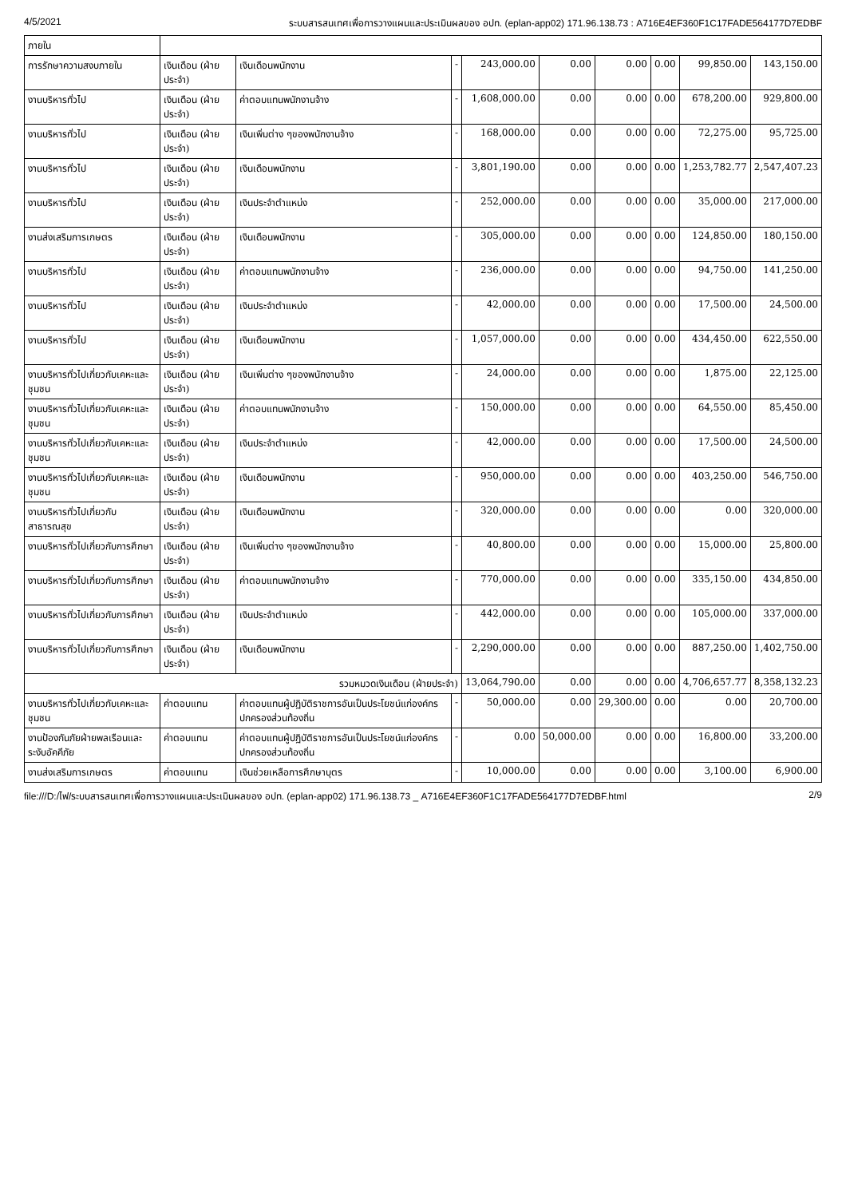4/5/2021 ระบบสารสนเทศเพื่อการวางแผนและประเมินผลของ อปท. (eplan-app02) 171.96.138.73 : A716E4EF360F1C17FADE564177D7EDBF
| ภายใน | | | | | | | | | |
| การรักษาความสงบภายใน | เงินเดือน (ฝ่ายประจำ) | เงินเดือนพนักงาน | - | 243,000.00 | 0.00 | 0.00 | 0.00 | 99,850.00 | 143,150.00 |
| งานบริหารทั่วไป | เงินเดือน (ฝ่ายประจำ) | ค่าตอบแทนพนักงานจ้าง | - | 1,608,000.00 | 0.00 | 0.00 | 0.00 | 678,200.00 | 929,800.00 |
| งานบริหารทั่วไป | เงินเดือน (ฝ่ายประจำ) | เงินเพิ่มต่าง ๆของพนักงานจ้าง | - | 168,000.00 | 0.00 | 0.00 | 0.00 | 72,275.00 | 95,725.00 |
| งานบริหารทั่วไป | เงินเดือน (ฝ่ายประจำ) | เงินเดือนพนักงาน | - | 3,801,190.00 | 0.00 | 0.00 | 0.00 | 1,253,782.77 | 2,547,407.23 |
| งานบริหารทั่วไป | เงินเดือน (ฝ่ายประจำ) | เงินประจำตำแหน่ง | - | 252,000.00 | 0.00 | 0.00 | 0.00 | 35,000.00 | 217,000.00 |
| งานส่งเสริมการเกษตร | เงินเดือน (ฝ่ายประจำ) | เงินเดือนพนักงาน | - | 305,000.00 | 0.00 | 0.00 | 0.00 | 124,850.00 | 180,150.00 |
| งานบริหารทั่วไป | เงินเดือน (ฝ่ายประจำ) | ค่าตอบแทนพนักงานจ้าง | - | 236,000.00 | 0.00 | 0.00 | 0.00 | 94,750.00 | 141,250.00 |
| งานบริหารทั่วไป | เงินเดือน (ฝ่ายประจำ) | เงินประจำตำแหน่ง | - | 42,000.00 | 0.00 | 0.00 | 0.00 | 17,500.00 | 24,500.00 |
| งานบริหารทั่วไป | เงินเดือน (ฝ่ายประจำ) | เงินเดือนพนักงาน | - | 1,057,000.00 | 0.00 | 0.00 | 0.00 | 434,450.00 | 622,550.00 |
| งานบริหารทั่วไปเกี่ยวกับเคหะและชุมชน | เงินเดือน (ฝ่ายประจำ) | เงินเพิ่มต่าง ๆของพนักงานจ้าง | - | 24,000.00 | 0.00 | 0.00 | 0.00 | 1,875.00 | 22,125.00 |
| งานบริหารทั่วไปเกี่ยวกับเคหะและชุมชน | เงินเดือน (ฝ่ายประจำ) | ค่าตอบแทนพนักงานจ้าง | - | 150,000.00 | 0.00 | 0.00 | 0.00 | 64,550.00 | 85,450.00 |
| งานบริหารทั่วไปเกี่ยวกับเคหะและชุมชน | เงินเดือน (ฝ่ายประจำ) | เงินประจำตำแหน่ง | - | 42,000.00 | 0.00 | 0.00 | 0.00 | 17,500.00 | 24,500.00 |
| งานบริหารทั่วไปเกี่ยวกับเคหะและชุมชน | เงินเดือน (ฝ่ายประจำ) | เงินเดือนพนักงาน | - | 950,000.00 | 0.00 | 0.00 | 0.00 | 403,250.00 | 546,750.00 |
| งานบริหารทั่วไปเกี่ยวกับสาธารณสุข | เงินเดือน (ฝ่ายประจำ) | เงินเดือนพนักงาน | - | 320,000.00 | 0.00 | 0.00 | 0.00 | 0.00 | 320,000.00 |
| งานบริหารทั่วไปเกี่ยวกับการศึกษา | เงินเดือน (ฝ่ายประจำ) | เงินเพิ่มต่าง ๆของพนักงานจ้าง | - | 40,800.00 | 0.00 | 0.00 | 0.00 | 15,000.00 | 25,800.00 |
| งานบริหารทั่วไปเกี่ยวกับการศึกษา | เงินเดือน (ฝ่ายประจำ) | ค่าตอบแทนพนักงานจ้าง | - | 770,000.00 | 0.00 | 0.00 | 0.00 | 335,150.00 | 434,850.00 |
| งานบริหารทั่วไปเกี่ยวกับการศึกษา | เงินเดือน (ฝ่ายประจำ) | เงินประจำตำแหน่ง | - | 442,000.00 | 0.00 | 0.00 | 0.00 | 105,000.00 | 337,000.00 |
| งานบริหารทั่วไปเกี่ยวกับการศึกษา | เงินเดือน (ฝ่ายประจำ) | เงินเดือนพนักงาน | - | 2,290,000.00 | 0.00 | 0.00 | 0.00 | 887,250.00 | 1,402,750.00 |
| รวมหมวดเงินเดือน (ฝ่ายประจำ) | | | | 13,064,790.00 | 0.00 | 0.00 | 0.00 | 4,706,657.77 | 8,358,132.23 |
| งานบริหารทั่วไปเกี่ยวกับเคหะและชุมชน | ค่าตอบแทน | ค่าตอบแทนผู้ปฏิบัติราชการอันเป็นประโยชน์แก่องค์กรปกครองส่วนท้องถิ่น | - | 50,000.00 | 0.00 | 29,300.00 | 0.00 | 0.00 | 20,700.00 |
| งานป้องกันภัยฝ่ายพลเรือนและระงับอัคคีภัย | ค่าตอบแทน | ค่าตอบแทนผู้ปฏิบัติราชการอันเป็นประโยชน์แก่องค์กรปกครองส่วนท้องถิ่น | - | 0.00 | 50,000.00 | 0.00 | 0.00 | 16,800.00 | 33,200.00 |
| งานส่งเสริมการเกษตร | ค่าตอบแทน | เงินช่วยเหลือการศึกษาบุตร | - | 10,000.00 | 0.00 | 0.00 | 0.00 | 3,100.00 | 6,900.00 |
file:///D:/ไฟ/ระบบสารสนเทศเพื่อการวางแผนและประเมินผลของ อปท. (eplan-app02) 171.96.138.73 _ A716E4EF360F1C17FADE564177D7EDBF.html 2/9